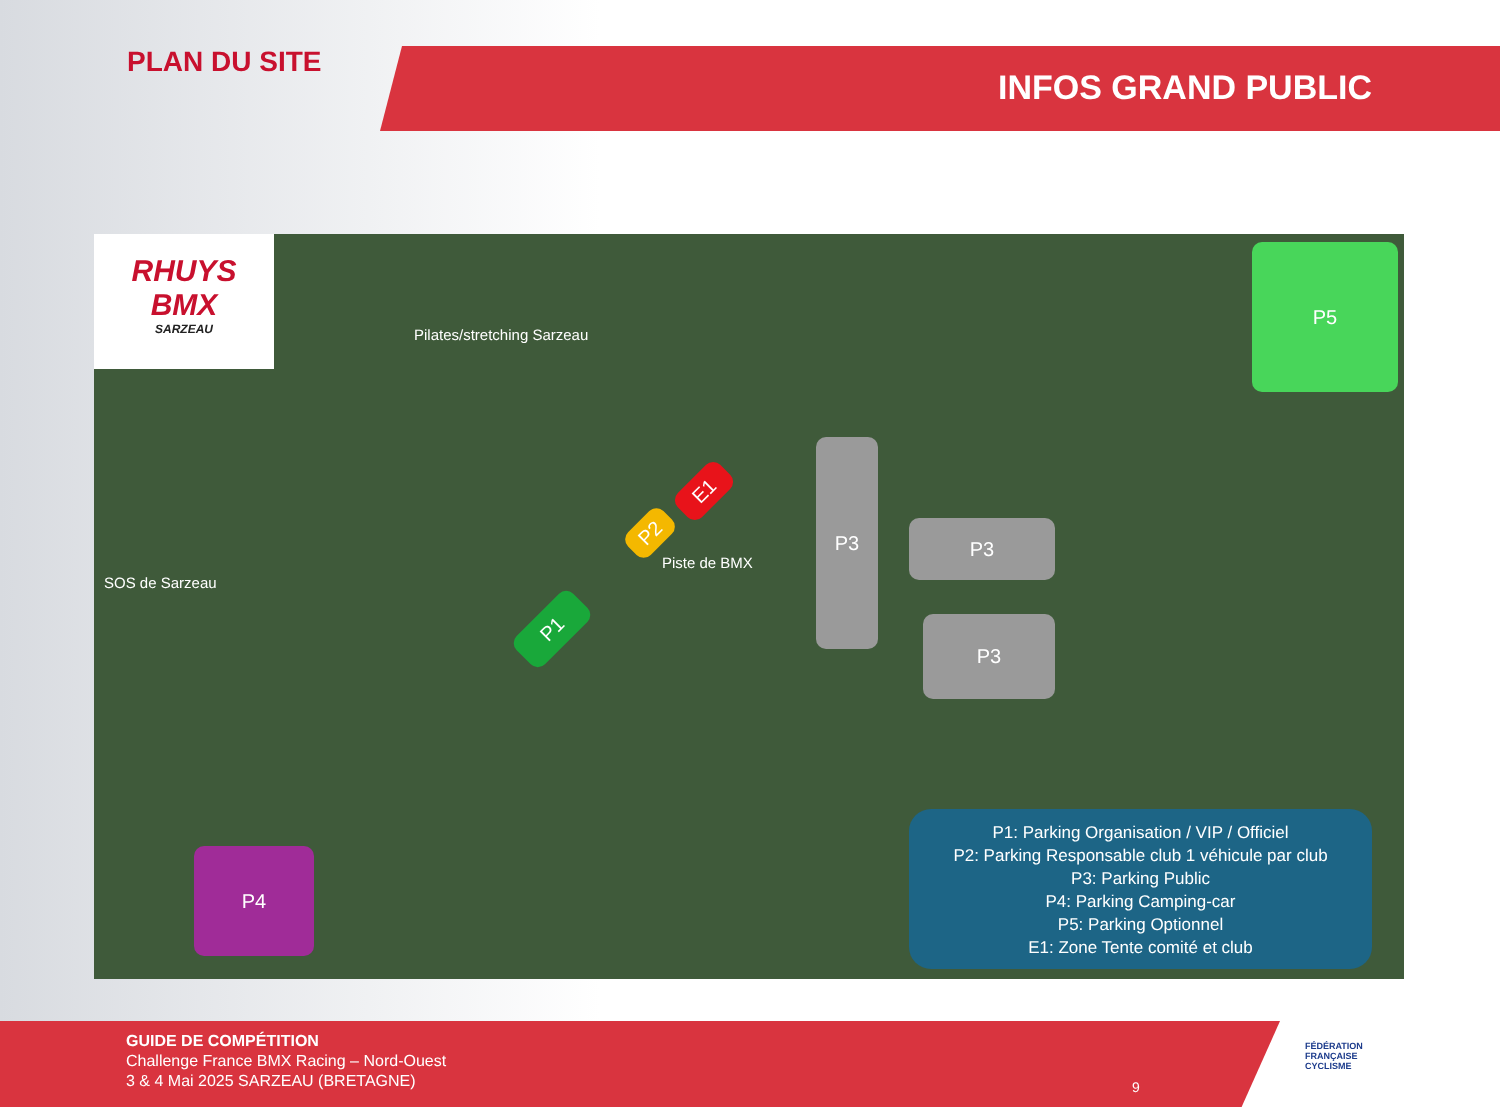INFOS GRAND PUBLIC
PLAN DU SITE
RHUYS
BMX
SARZEAU
Pilates/stretching Sarzeau
SOS de Sarzeau
Piste de BMX
P5
P3
P3
P3
E1
P2
P1
P4
P1: Parking Organisation / VIP / Officiel
P2: Parking Responsable club 1 véhicule par club
P3: Parking Public
P4: Parking Camping-car
P5: Parking Optionnel
E1: Zone Tente comité et club
GUIDE DE COMPÉTITION
Challenge France BMX Racing – Nord-Ouest
3 & 4 Mai 2025 SARZEAU (BRETAGNE)
9
FÉDÉRATION
FRANÇAISE
CYCLISME